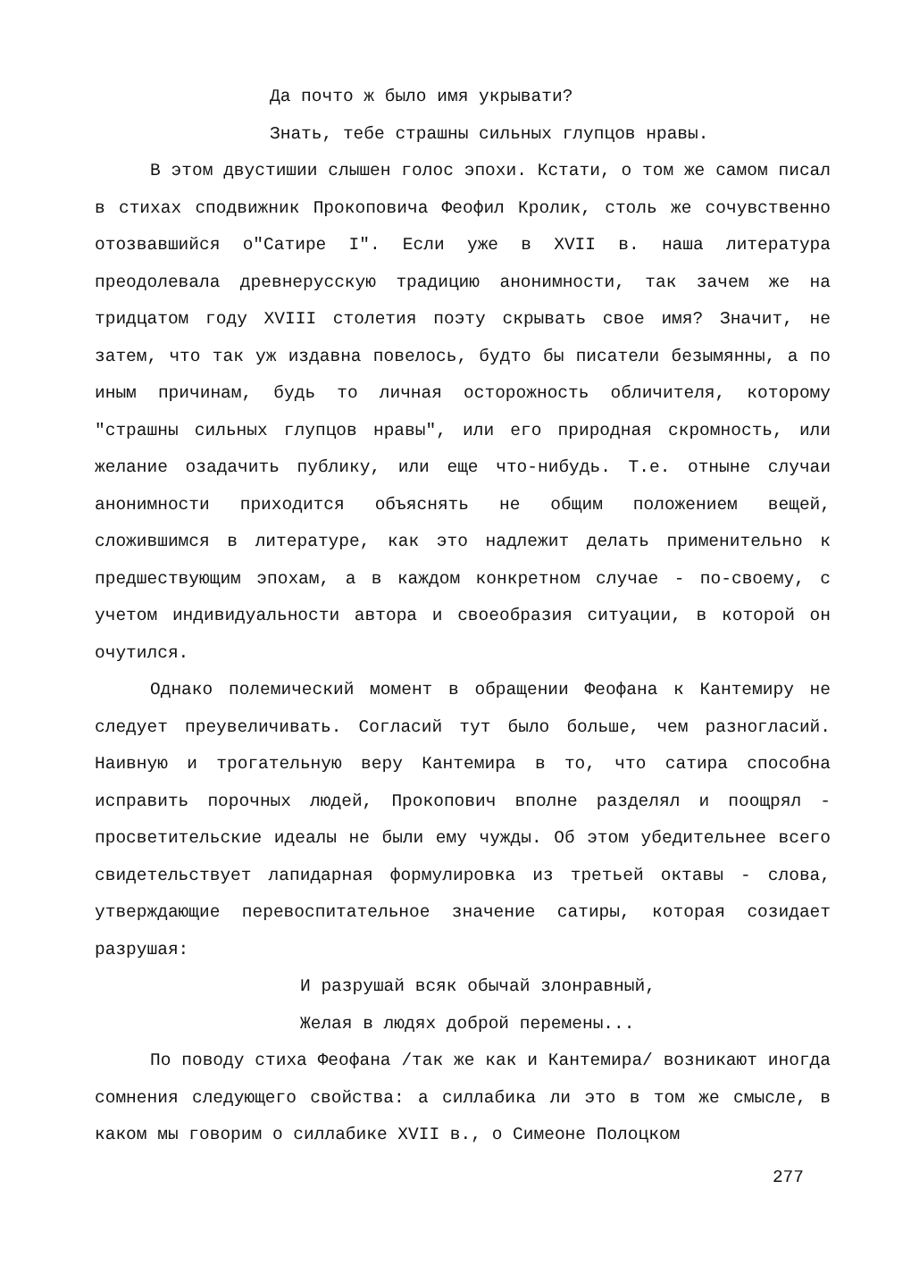Да почто ж было имя укрывати?
Знать, тебе страшны сильных глупцов нравы.
В этом двустишии слышен голос эпохи. Кстати, о том же самом писал в стихах сподвижник Прокоповича Феофил Кролик, столь же сочувственно отозвавшийся о"Сатире I". Если уже в XVII в. наша литература преодолевала древнерусскую традицию анонимности, так зачем же на тридцатом году XVIII столетия поэту скрывать свое имя? Значит, не затем, что так уж издавна повелось, будто бы писатели безымянны, а по иным причинам, будь то личная осторожность обличителя, которому "страшны сильных глупцов нравы", или его природная скромность, или желание озадачить публику, или еще что-нибудь. Т.е. отныне случаи анонимности приходится объяснять не общим положением вещей, сложившимся в литературе, как это надлежит делать применительно к предшествующим эпохам, а в каждом конкретном случае - по-своему, с учетом индивидуальности автора и своеобразия ситуации, в которой он очутился.
Однако полемический момент в обращении Феофана к Кантемиру не следует преувеличивать. Согласий тут было больше, чем разногласий. Наивную и трогательную веру Кантемира в то, что сатира способна исправить порочных людей, Прокопович вполне разделял и поощрял - просветительские идеалы не были ему чужды. Об этом убедительнее всего свидетельствует лапидарная формулировка из третьей октавы - слова, утверждающие перевоспитательное значение сатиры, которая созидает разрушая:
И разрушай всяк обычай злонравный,
Желая в людях доброй перемены...
По поводу стиха Феофана /так же как и Кантемира/ возникают иногда сомнения следующего свойства: а силлабика ли это в том же смысле, в каком мы говорим о силлабике XVII в., о Симеоне Полоцком
277